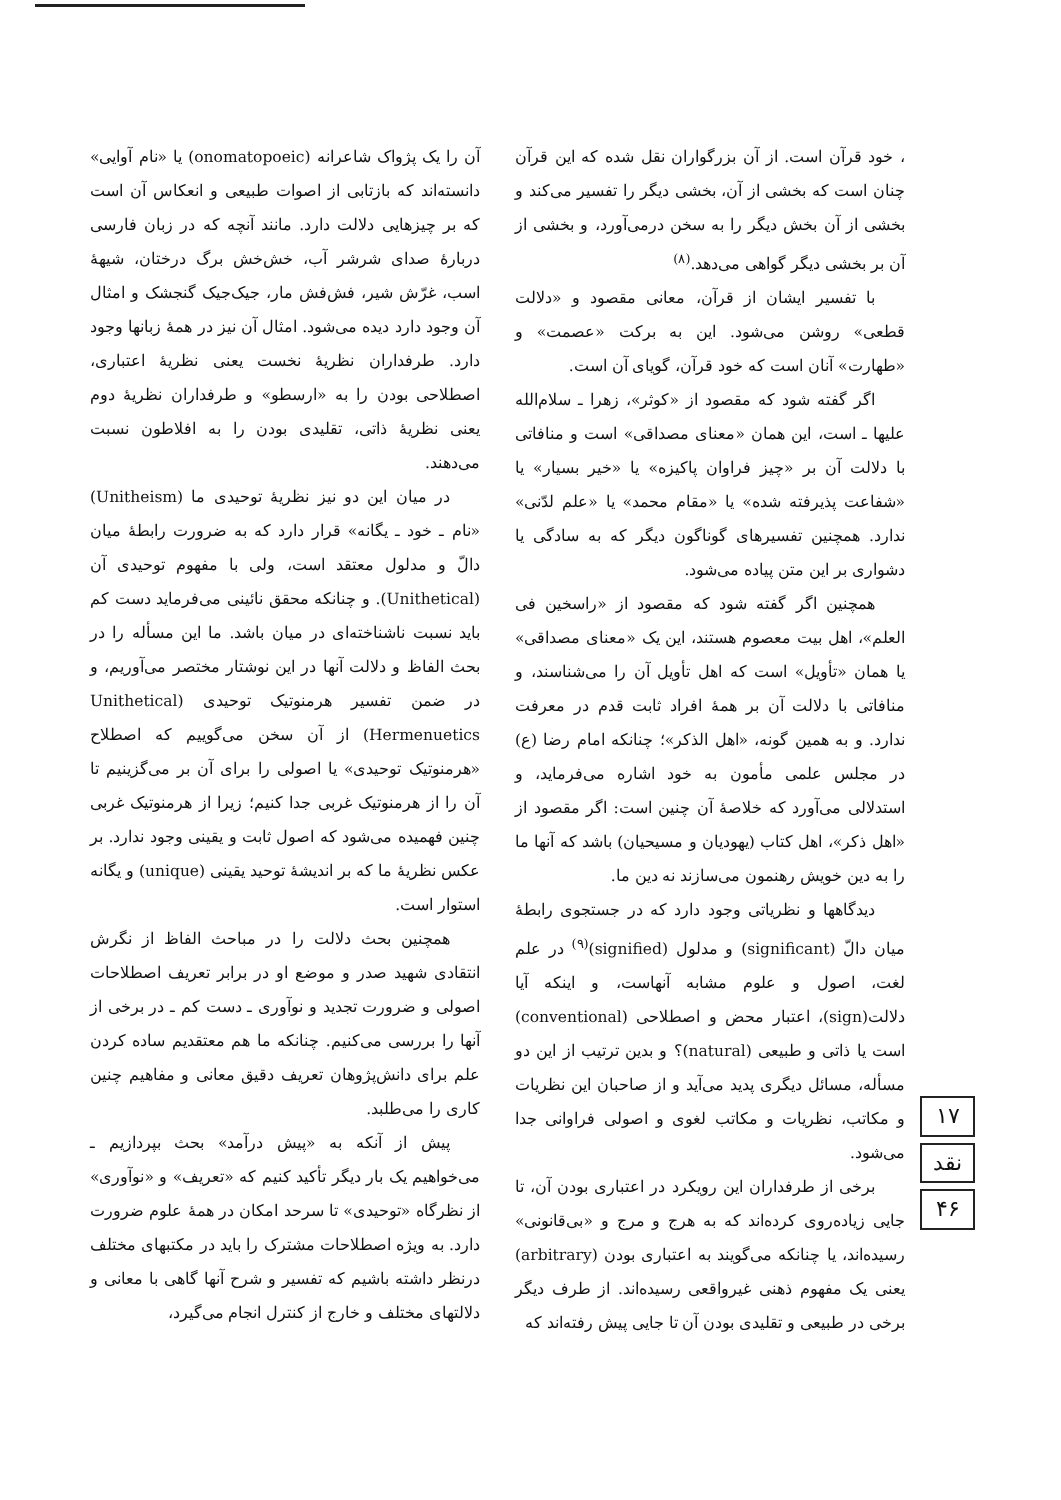، خود قرآن است. از آن بزرگواران نقل شده که این قرآن چنان است که بخشی از آن، بخشی دیگر را تفسیر می‌کند و بخشی از آن بخش دیگر را به سخن درمی‌آورد، و بخشی از آن بر بخشی دیگر گواهی می‌دهد.<sup>(۸)</sup>
با تفسیر ایشان از قرآن، معانی مقصود و «دلالت قطعی» روشن می‌شود. این به برکت «عصمت» و «طهارت» آنان است که خود قرآن، گویای آن است.
اگر گفته شود که مقصود از «کوثر»، زهرا ـ سلام‌الله علیها ـ است، این همان «معنای مصداقی» است و منافاتی با دلالت آن بر «چیز فراوان پاکیزه» یا «خیر بسیار» یا «شفاعت پذیرفته شده» یا «مقام محمد» یا «علم لدّنی» ندارد. همچنین تفسیرهای گوناگون دیگر که به سادگی یا دشواری بر این متن پیاده می‌شود.
همچنین اگر گفته شود که مقصود از «راسخین فی العلم»، اهل بیت معصوم هستند، این یک «معنای مصداقی» یا همان «تأویل» است که اهل تأویل آن را می‌شناسند، و منافاتی با دلالت آن بر همهٔ افراد ثابت قدم در معرفت ندارد. و به همین گونه، «اهل الذکر»؛ چنانکه امام رضا (ع) در مجلس علمی مأمون به خود اشاره می‌فرماید، و استدلالی می‌آورد که خلاصهٔ آن چنین است: اگر مقصود از «اهل ذکر»، اهل کتاب (یهودیان و مسیحیان) باشد که آنها ما را به دین خویش رهنمون می‌سازند نه دین ما.
دیدگاهها و نظریاتی وجود دارد که در جستجوی رابطهٔ میان دالّ (significant) و مدلول (signified)<sup>(۹)</sup> در علم لغت، اصول و علوم مشابه آنهاست، و اینکه آیا دلالت(sign)، اعتبار محض و اصطلاحی (conventional) است یا ذاتی و طبیعی (natural)؟ و بدین ترتیب از این دو مسأله، مسائل دیگری پدید می‌آید و از صاحبان این نظریات و مکاتب، نظریات و مکاتب لغوی و اصولی فراوانی جدا می‌شود.
برخی از طرفداران این رویکرد در اعتباری بودن آن، تا جایی زیاده‌روی کرده‌اند که به هرج و مرج و «بی‌قانونی» رسیده‌اند، یا چنانکه می‌گویند به اعتباری بودن (arbitrary) یعنی یک مفهوم ذهنی غیرواقعی رسیده‌اند. از طرف دیگر برخی در طبیعی و تقلیدی بودن آن تا جایی پیش رفته‌اند که
آن را یک پژواک شاعرانه (onomatopoeic) یا «نام آوایی» دانسته‌اند که بازتابی از اصوات طبیعی و انعکاس آن است که بر چیزهایی دلالت دارد. مانند آنچه که در زبان فارسی دربارهٔ صدای شرشر آب، خش‌خش برگ درختان، شیههٔ اسب، غرّش شیر، فش‌فش مار، جیک‌جیک گنجشک و امثال آن وجود دارد دیده می‌شود. امثال آن نیز در همهٔ زبانها وجود دارد. طرفداران نظریهٔ نخست یعنی نظریهٔ اعتباری، اصطلاحی بودن را به «ارسطو» و طرفداران نظریهٔ دوم یعنی نظریهٔ ذاتی، تقلیدی بودن را به افلاطون نسبت می‌دهند.
در میان این دو نیز نظریهٔ توحیدی ما (Unitheism) «نام ـ خود ـ یگانه» قرار دارد که به ضرورت رابطهٔ میان دالّ و مدلول معتقد است، ولی با مفهوم توحیدی آن (Unithetical). و چنانکه محقق نائینی می‌فرماید دست کم باید نسبت ناشناخته‌ای در میان باشد. ما این مسأله را در بحث الفاظ و دلالت آنها در این نوشتار مختصر می‌آوریم، و در ضمن تفسیر هرمنوتیک توحیدی (Unithetical Hermenuetics) از آن سخن می‌گوییم که اصطلاح «هرمنوتیک توحیدی» یا اصولی را برای آن بر می‌گزینیم تا آن را از هرمنوتیک غربی جدا کنیم؛ زیرا از هرمنوتیک غربی چنین فهمیده می‌شود که اصول ثابت و یقینی وجود ندارد. بر عکس نظریهٔ ما که بر اندیشهٔ توحید یقینی (unique) و یگانه استوار است.
همچنین بحث دلالت را در مباحث الفاظ از نگرش انتقادی شهید صدر و موضع او در برابر تعریف اصطلاحات اصولی و ضرورت تجدید و نوآوری ـ دست کم ـ در برخی از آنها را بررسی می‌کنیم. چنانکه ما هم معتقدیم ساده کردن علم برای دانش‌پژوهان تعریف دقیق معانی و مفاهیم چنین کاری را می‌طلبد.
پیش از آنکه به «پیش درآمد» بحث بپردازیم ـ می‌خواهیم یک بار دیگر تأکید کنیم که «تعریف» و «نوآوری» از نظرگاه «توحیدی» تا سرحد امکان در همهٔ علوم ضرورت دارد. به ویژه اصطلاحات مشترک را باید در مکتبهای مختلف درنظر داشته باشیم که تفسیر و شرح آنها گاهی با معانی و دلالتهای مختلف و خارج از کنترل انجام می‌گیرد،
۱۷
نقد
۴۶